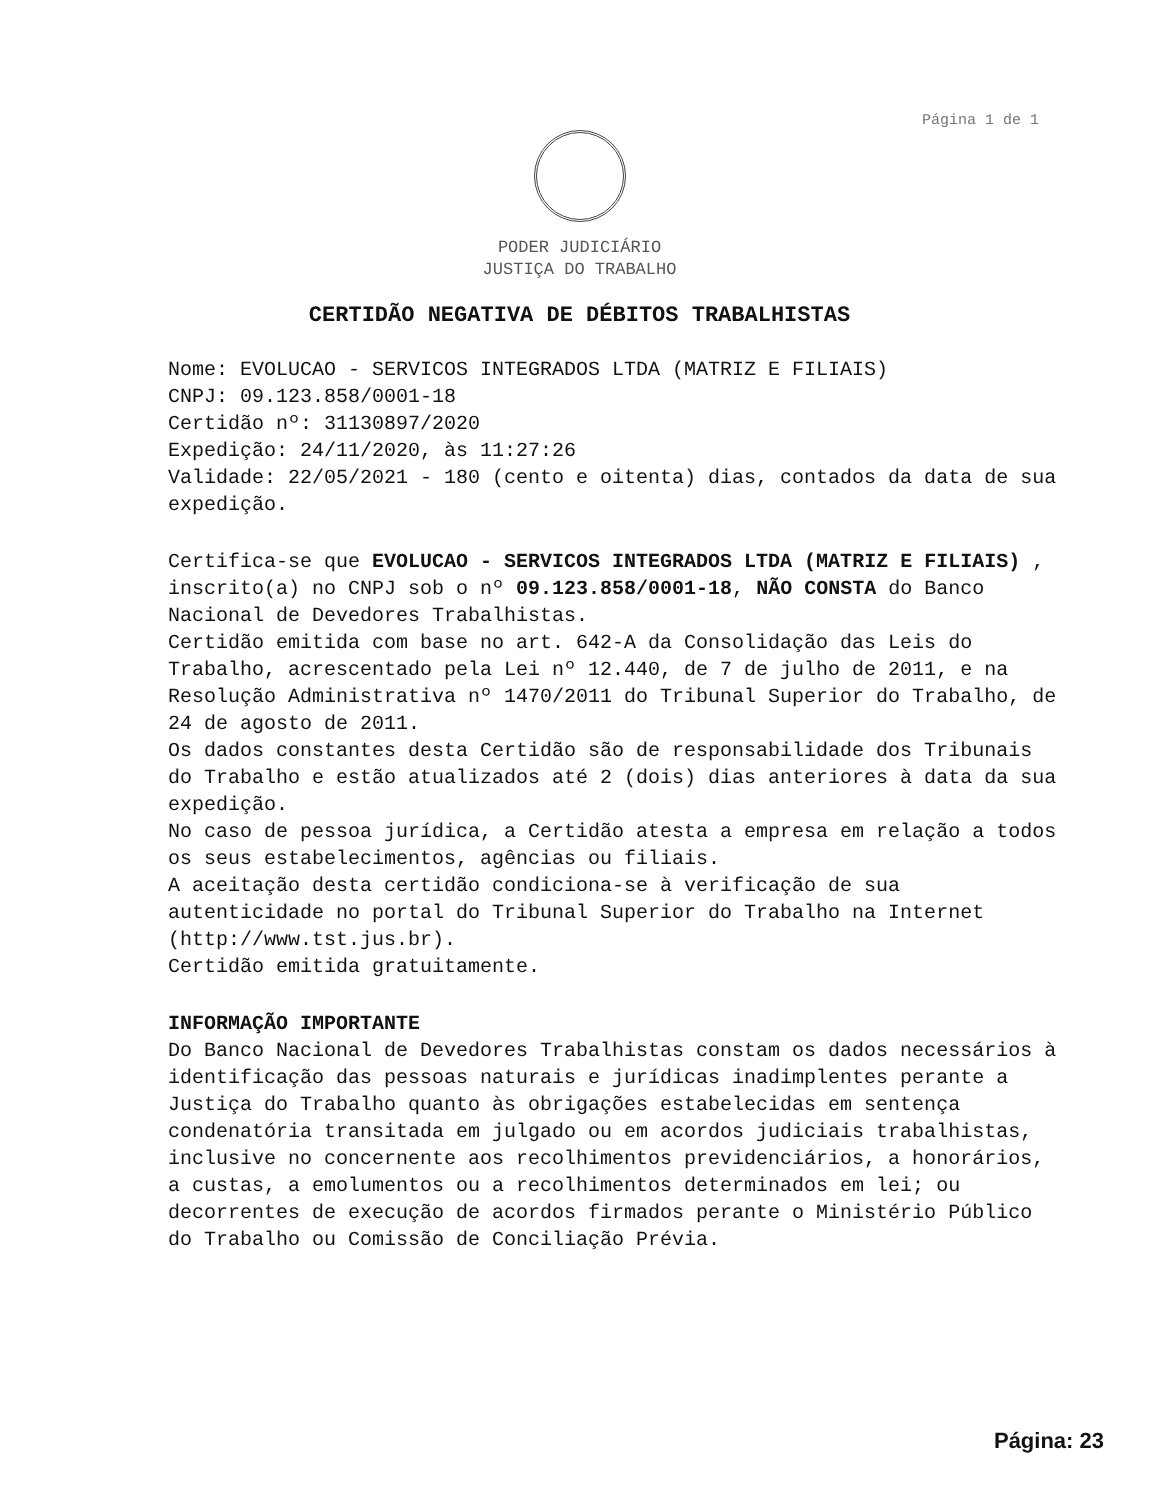Página 1 de 1
PODER JUDICIÁRIO
JUSTIÇA DO TRABALHO
CERTIDÃO NEGATIVA DE DÉBITOS TRABALHISTAS
Nome: EVOLUCAO - SERVICOS INTEGRADOS LTDA (MATRIZ E FILIAIS)
CNPJ: 09.123.858/0001-18
Certidão nº: 31130897/2020
Expedição: 24/11/2020, às 11:27:26
Validade: 22/05/2021 - 180 (cento e oitenta) dias, contados da data de sua expedição.
Certifica-se que EVOLUCAO - SERVICOS INTEGRADOS LTDA (MATRIZ E FILIAIS) , inscrito(a) no CNPJ sob o nº 09.123.858/0001-18, NÃO CONSTA do Banco Nacional de Devedores Trabalhistas.
Certidão emitida com base no art. 642-A da Consolidação das Leis do Trabalho, acrescentado pela Lei nº 12.440, de 7 de julho de 2011, e na Resolução Administrativa nº 1470/2011 do Tribunal Superior do Trabalho, de 24 de agosto de 2011.
Os dados constantes desta Certidão são de responsabilidade dos Tribunais do Trabalho e estão atualizados até 2 (dois) dias anteriores à data da sua expedição.
No caso de pessoa jurídica, a Certidão atesta a empresa em relação a todos os seus estabelecimentos, agências ou filiais.
A aceitação desta certidão condiciona-se à verificação de sua autenticidade no portal do Tribunal Superior do Trabalho na Internet (http://www.tst.jus.br).
Certidão emitida gratuitamente.
INFORMAÇÃO IMPORTANTE
Do Banco Nacional de Devedores Trabalhistas constam os dados necessários à identificação das pessoas naturais e jurídicas inadimplentes perante a Justiça do Trabalho quanto às obrigações estabelecidas em sentença condenatória transitada em julgado ou em acordos judiciais trabalhistas, inclusive no concernente aos recolhimentos previdenciários, a honorários, a custas, a emolumentos ou a recolhimentos determinados em lei; ou decorrentes de execução de acordos firmados perante o Ministério Público do Trabalho ou Comissão de Conciliação Prévia.
Página: 23